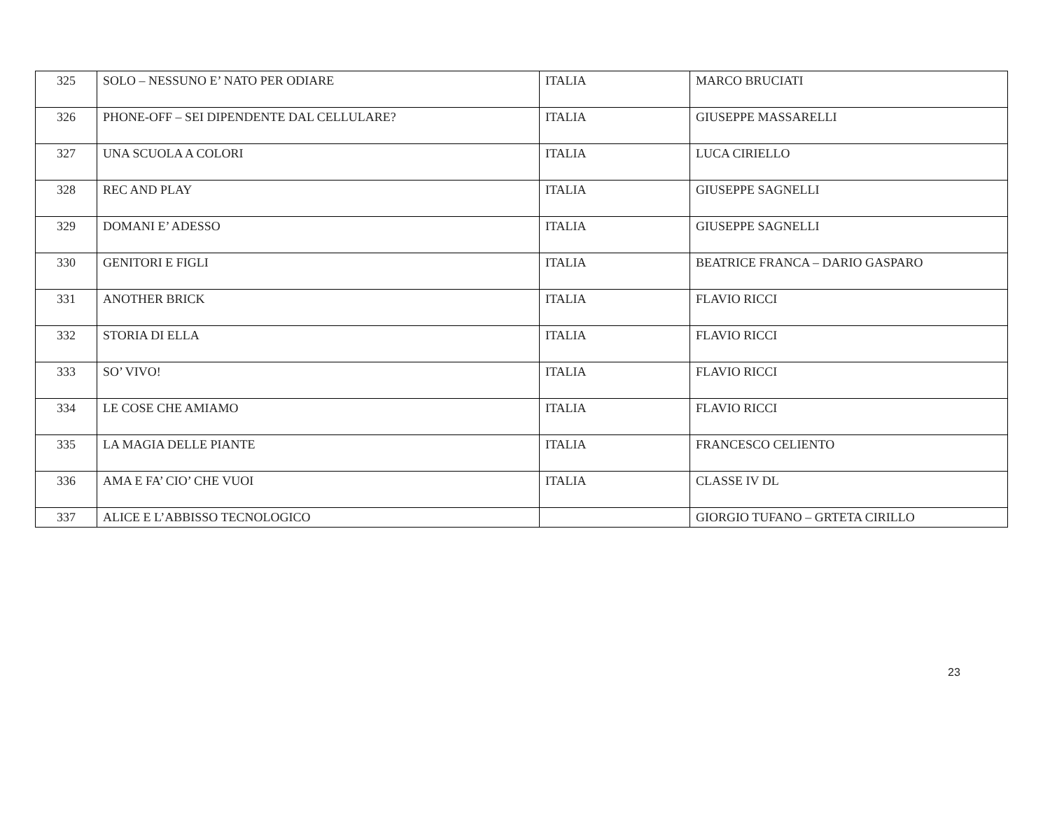| 325 | SOLO – NESSUNO E’ NATO PER ODIARE | ITALIA | MARCO BRUCIATI |
| 326 | PHONE-OFF – SEI DIPENDENTE DAL CELLULARE? | ITALIA | GIUSEPPE MASSARELLI |
| 327 | UNA SCUOLA A COLORI | ITALIA | LUCA CIRIELLO |
| 328 | REC AND PLAY | ITALIA | GIUSEPPE SAGNELLI |
| 329 | DOMANI E’ ADESSO | ITALIA | GIUSEPPE SAGNELLI |
| 330 | GENITORI E FIGLI | ITALIA | BEATRICE FRANCA – DARIO GASPARO |
| 331 | ANOTHER BRICK | ITALIA | FLAVIO RICCI |
| 332 | STORIA DI ELLA | ITALIA | FLAVIO RICCI |
| 333 | SO’ VIVO! | ITALIA | FLAVIO RICCI |
| 334 | LE COSE CHE AMIAMO | ITALIA | FLAVIO RICCI |
| 335 | LA MAGIA DELLE PIANTE | ITALIA | FRANCESCO CELIENTO |
| 336 | AMA E FA’ CIO’ CHE VUOI | ITALIA | CLASSE IV DL |
| 337 | ALICE E L’ABBISSO TECNOLOGICO | | GIORGIO TUFANO – GRTETA CIRILLO |
23